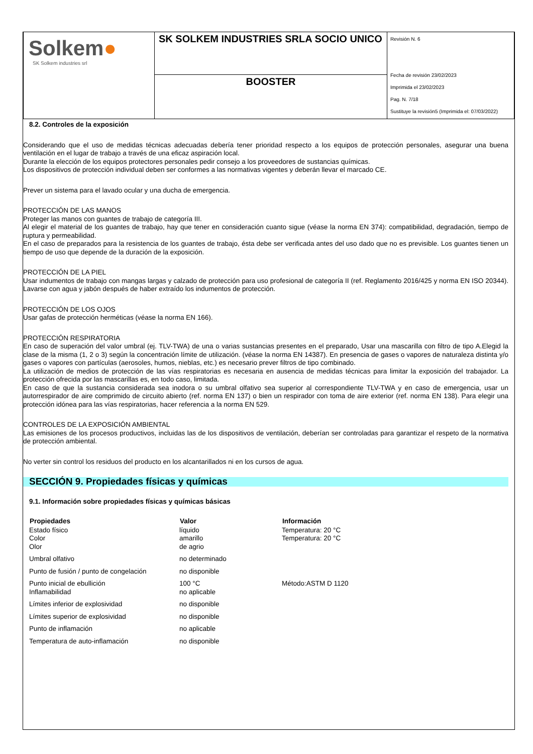| Solkem ● SK Solkem industries srl | SK SOLKEM INDUSTRIES SRLA SOCIO UNICO | Revisión N. 6 Fecha de revisión 23/02/2023 Imprimida el 23/02/2023 Pag. N. 7/18 Sustituye la revisión5 (Imprimida el: 07/03/2022) |
| | BOOSTER | |
8.2. Controles de la exposición
Considerando que el uso de medidas técnicas adecuadas debería tener prioridad respecto a los equipos de protección personales, asegurar una buena ventilación en el lugar de trabajo a través de una eficaz aspiración local.
Durante la elección de los equipos protectores personales pedir consejo a los proveedores de sustancias químicas.
Los dispositivos de protección individual deben ser conformes a las normativas vigentes y deberán llevar el marcado CE.
Prever un sistema para el lavado ocular y una ducha de emergencia.
PROTECCIÓN DE LAS MANOS
Proteger las manos con guantes de trabajo de categoría III.
Al elegir el material de los guantes de trabajo, hay que tener en consideración cuanto sigue (véase la norma EN 374): compatibilidad, degradación, tiempo de ruptura y permeabilidad.
En el caso de preparados para la resistencia de los guantes de trabajo, ésta debe ser verificada antes del uso dado que no es previsible. Los guantes tienen un tiempo de uso que depende de la duración de la exposición.
PROTECCIÓN DE LA PIEL
Usar indumentos de trabajo con mangas largas y calzado de protección para uso profesional de categoría II (ref. Reglamento 2016/425 y norma EN ISO 20344). Lavarse con agua y jabón después de haber extraído los indumentos de protección.
PROTECCIÓN DE LOS OJOS
Usar gafas de protección herméticas (véase la norma EN 166).
PROTECCIÓN RESPIRATORIA
En caso de superación del valor umbral (ej. TLV-TWA) de una o varias sustancias presentes en el preparado, Usar una mascarilla con filtro de tipo A.Elegid la clase de la misma (1, 2 o 3) según la concentración límite de utilización. (véase la norma EN 14387). En presencia de gases o vapores de naturaleza distinta y/o gases o vapores con partículas (aerosoles, humos, nieblas, etc.) es necesario prever filtros de tipo combinado.
La utilización de medios de protección de las vías respiratorias es necesaria en ausencia de medidas técnicas para limitar la exposición del trabajador. La protección ofrecida por las mascarillas es, en todo caso, limitada.
En caso de que la sustancia considerada sea inodora o su umbral olfativo sea superior al correspondiente TLV-TWA y en caso de emergencia, usar un autorrespirador de aire comprimido de circuito abierto (ref. norma EN 137) o bien un respirador con toma de aire exterior (ref. norma EN 138). Para elegir una protección idónea para las vías respiratorias, hacer referencia a la norma EN 529.
CONTROLES DE LA EXPOSICIÓN AMBIENTAL
Las emisiones de los procesos productivos, incluidas las de los dispositivos de ventilación, deberían ser controladas para garantizar el respeto de la normativa de protección ambiental.
No verter sin control los residuos del producto en los alcantarillados ni en los cursos de agua.
SECCIÓN 9. Propiedades físicas y químicas
9.1. Información sobre propiedades físicas y químicas básicas
| Propiedades | Valor | Información |
| --- | --- | --- |
| Estado físico | líquido | Temperatura: 20 °C |
| Color | amarillo | Temperatura: 20 °C |
| Olor | de agrio | |
| Umbral olfativo | no determinado | |
| Punto de fusión / punto de congelación | no disponible | |
| Punto inicial de ebullición | 100 °C | Método:ASTM D 1120 |
| Inflamabilidad | no aplicable | |
| Límites inferior de explosividad | no disponible | |
| Límites superior de explosividad | no disponible | |
| Punto de inflamación | no aplicable | |
| Temperatura de auto-inflamación | no disponible | |